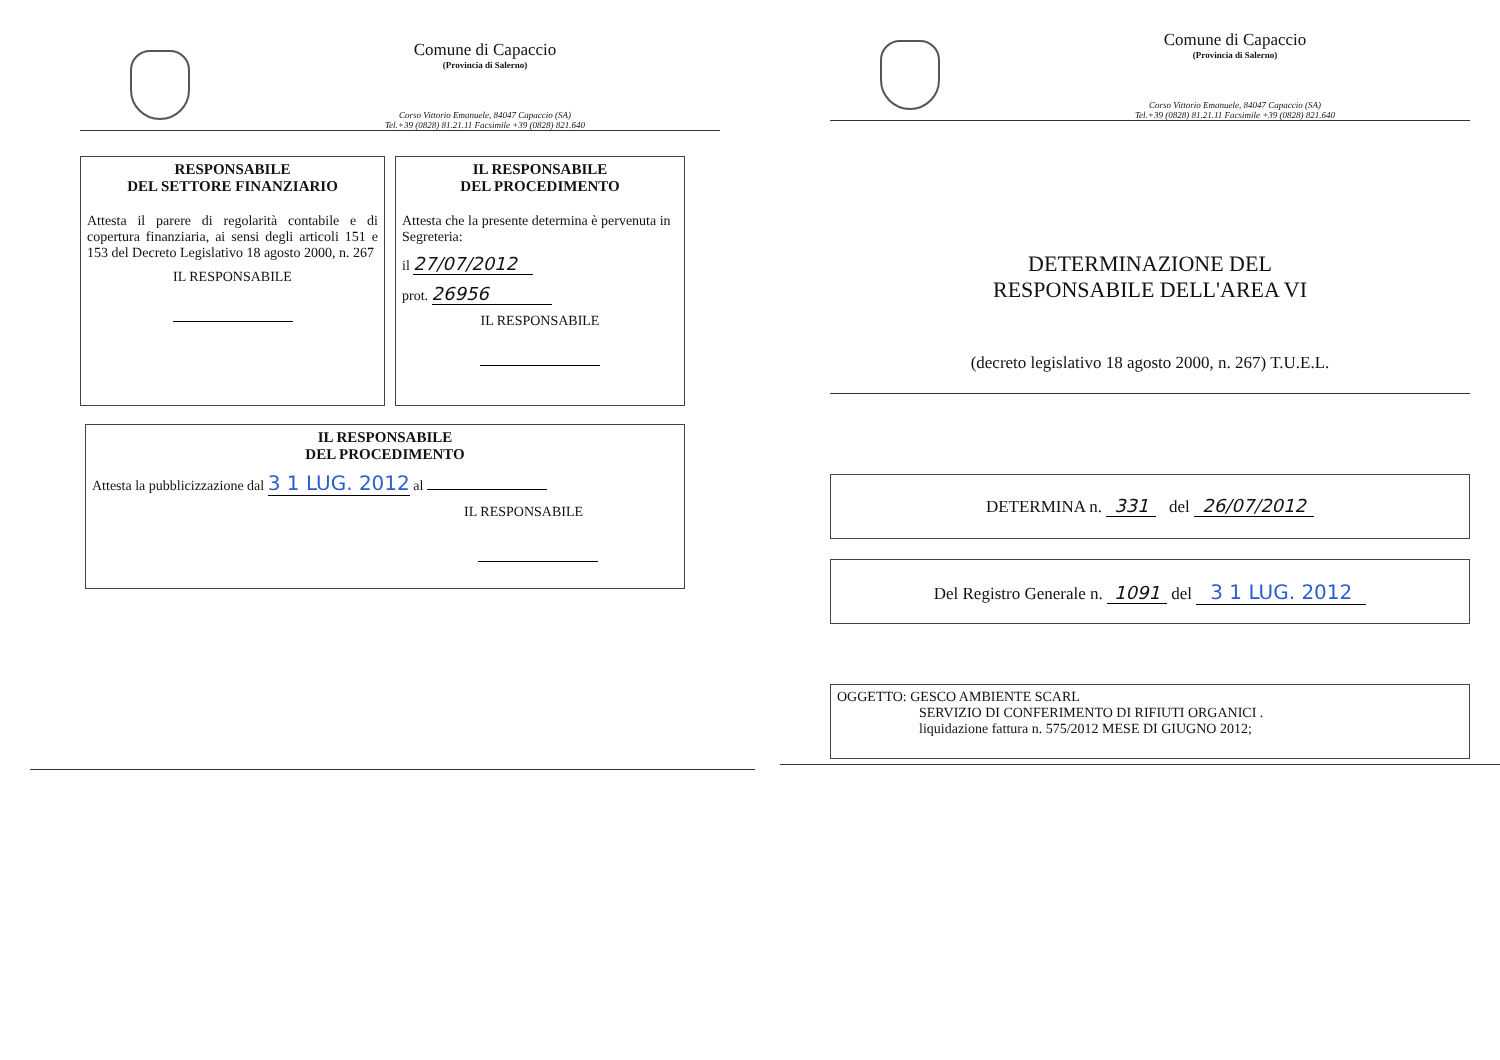Comune di Capaccio
(Provincia di Salerno)
Corso Vittorio Emanuele, 84047 Capaccio (SA)
Tel.+39 (0828) 81.21.11 Facsimile +39 (0828) 821.640
RESPONSABILE
DEL SETTORE FINANZIARIO
Attesta il parere di regolarità contabile e di copertura finanziaria, ai sensi degli articoli 151 e 153 del Decreto Legislativo 18 agosto 2000, n. 267
IL RESPONSABILE
IL RESPONSABILE
DEL PROCEDIMENTO
Attesta che la presente determina è pervenuta in Segreteria:
il 27/07/2012
prot. 26956
IL RESPONSABILE
IL RESPONSABILE
DEL PROCEDIMENTO
Attesta la pubblicizzazione dal 3 1 LUG. 2012 al
IL RESPONSABILE
Comune di Capaccio
(Provincia di Salerno)
Corso Vittorio Emanuele, 84047 Capaccio (SA)
Tel.+39 (0828) 81.21.11 Facsimile +39 (0828) 821.640
DETERMINAZIONE DEL
RESPONSABILE DELL'AREA VI
(decreto legislativo 18 agosto 2000, n. 267) T.U.E.L.
DETERMINA n. 331 del 26/07/2012
Del Registro Generale n. 1091 del 3 1 LUG. 2012
OGGETTO: GESCO AMBIENTE SCARL
SERVIZIO DI CONFERIMENTO DI RIFIUTI ORGANICI .
liquidazione fattura n. 575/2012 MESE DI GIUGNO 2012;